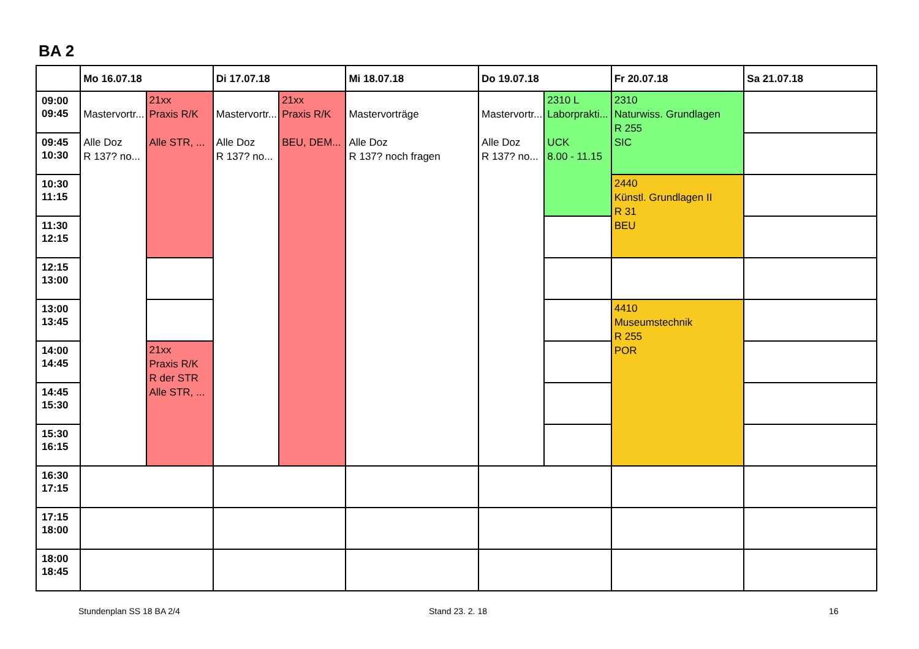BA 2
| | Mo 16.07.18 | | Di 17.07.18 | | Mi 18.07.18 | Do 19.07.18 | | Fr 20.07.18 | Sa 21.07.18 |
| --- | --- | --- | --- | --- | --- | --- | --- | --- | --- |
| 09:00 09:45 | Mastervortr... Alle Doz R 137? no... | 21xx Praxis R/K Alle STR, ... | Mastervortr... Alle Doz R 137? no... | 21xx Praxis R/K BEU, DEM... | Mastervorträge Alle Doz R 137? noch fragen | Mastervortr... Alle Doz R 137? no... | 2310 L Laborprakti... UCK 8.00 - 11.15 | 2310 Naturwiss. Grundlagen R 255 SIC | |
| 09:45 10:30 | | | | | | | | | |
| 10:30 11:15 | | | | | | | | 2440 Künstl. Grundlagen II R 31 BEU | |
| 11:30 12:15 | | | | | | | | | |
| 12:15 13:00 | | | | | | | | | |
| 13:00 13:45 | | | | | | | | 4410 Museumstechnik R 255 POR | |
| 14:00 14:45 | | 21xx Praxis R/K R der STR Alle STR, ... | | | | | | | |
| 14:45 15:30 | | | | | | | | | |
| 15:30 16:15 | | | | | | | | | |
| 16:30 17:15 | | | | | | | | | |
| 17:15 18:00 | | | | | | | | | |
| 18:00 18:45 | | | | | | | | | |
Stundenplan SS 18 BA 2/4 Stand 23. 2. 18 16